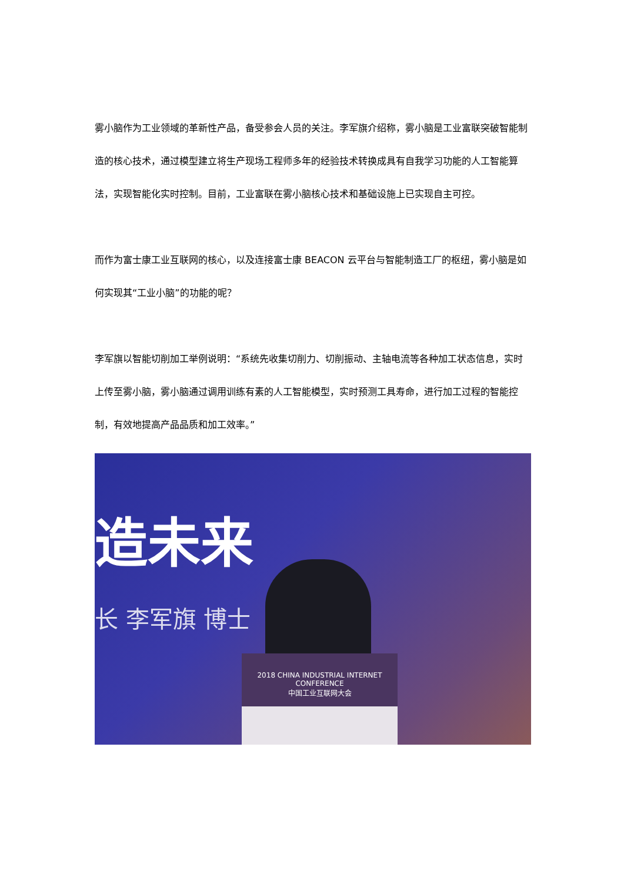雾小脑作为工业领域的革新性产品，备受参会人员的关注。李军旗介绍称，雾小脑是工业富联突破智能制造的核心技术，通过模型建立将生产现场工程师多年的经验技术转换成具有自我学习功能的人工智能算法，实现智能化实时控制。目前，工业富联在雾小脑核心技术和基础设施上已实现自主可控。
而作为富士康工业互联网的核心，以及连接富士康 BEACON 云平台与智能制造工厂的枢纽，雾小脑是如何实现其“工业小脑”的功能的呢？
李军旗以智能切削加工举例说明：“系统先收集切削力、切削振动、主轴电流等各种加工状态信息，实时上传至雾小脑，雾小脑通过调用训练有素的人工智能模型，实时预测工具寿命，进行加工过程的智能控制，有效地提高产品品质和加工效率。”
造未来
长 李军旗 博士
2018 CHINA INDUSTRIAL INTERNET CONFERENCE
中国工业互联网大会